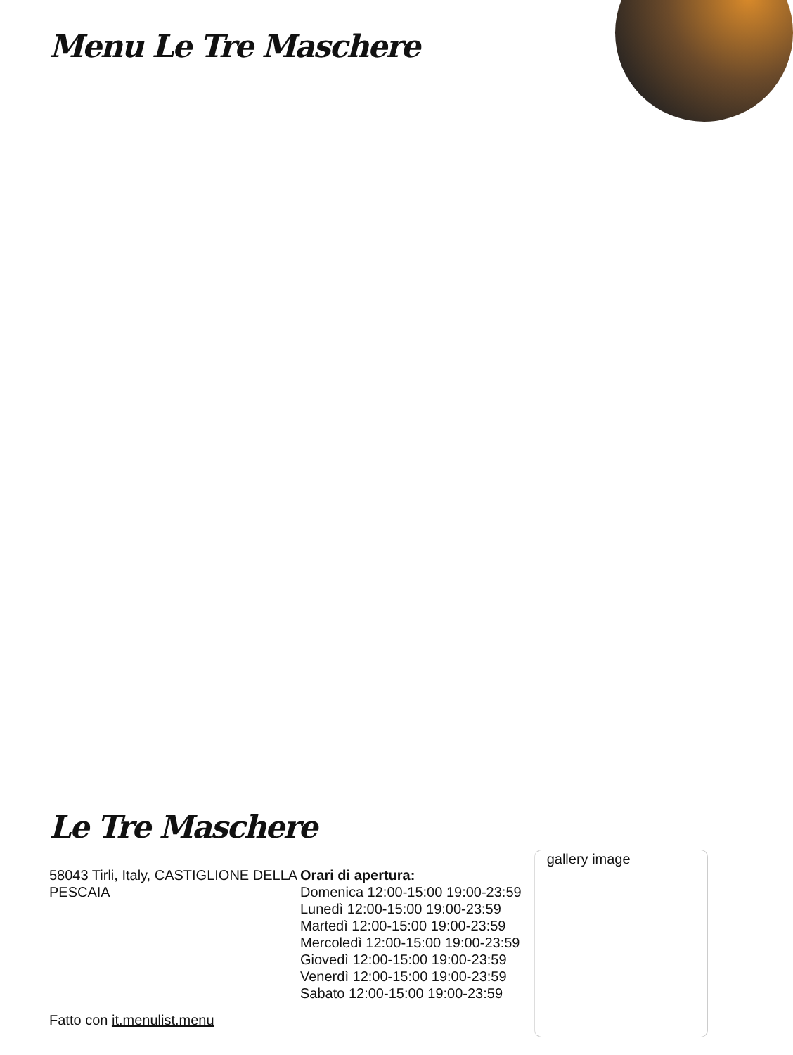Menu Le Tre Maschere
Le Tre Maschere
58043 Tirli, Italy, CASTIGLIONE DELLA PESCAIA
Fatto con it.menulist.menu
Orari di apertura:
Domenica 12:00-15:00 19:00-23:59
Lunedì 12:00-15:00 19:00-23:59
Martedì 12:00-15:00 19:00-23:59
Mercoledì 12:00-15:00 19:00-23:59
Giovedì 12:00-15:00 19:00-23:59
Venerdì 12:00-15:00 19:00-23:59
Sabato 12:00-15:00 19:00-23:59
gallery image